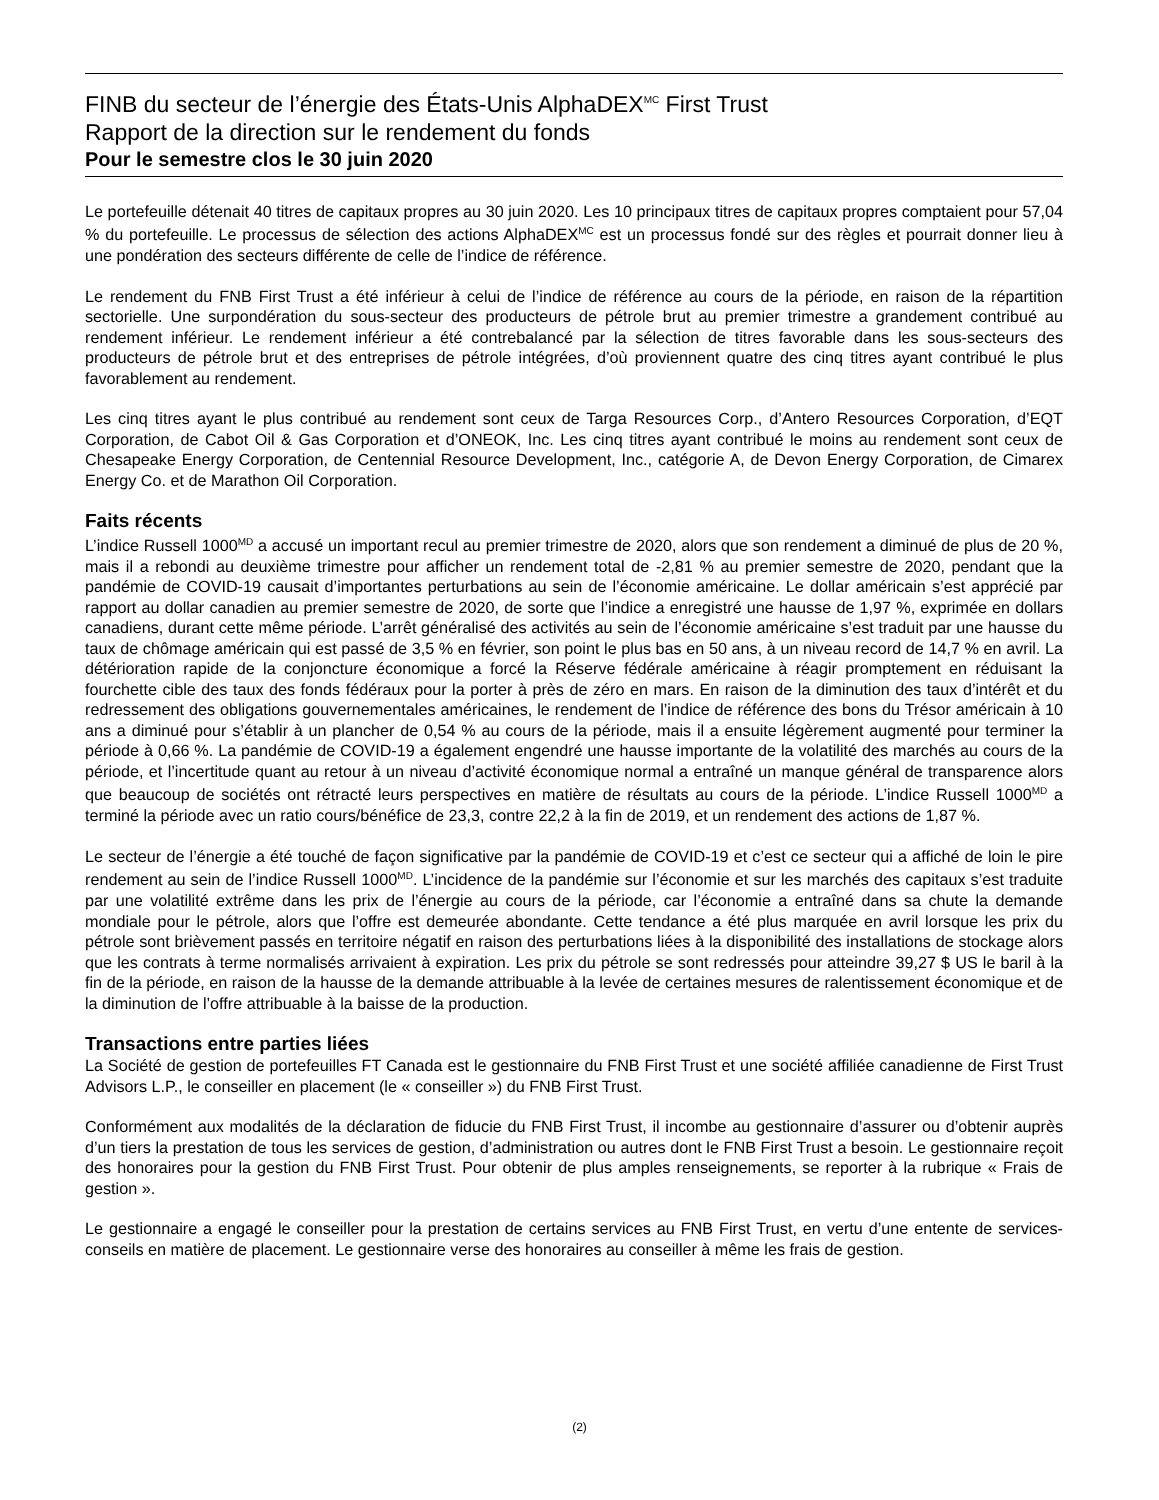FINB du secteur de l’énergie des États-Unis AlphaDEX<sup>MC</sup> First Trust
Rapport de la direction sur le rendement du fonds
Pour le semestre clos le 30 juin 2020
Le portefeuille détenait 40 titres de capitaux propres au 30 juin 2020. Les 10 principaux titres de capitaux propres comptaient pour 57,04 % du portefeuille. Le processus de sélection des actions AlphaDEX<sup>MC</sup> est un processus fondé sur des règles et pourrait donner lieu à une pondération des secteurs différente de celle de l’indice de référence.
Le rendement du FNB First Trust a été inférieur à celui de l’indice de référence au cours de la période, en raison de la répartition sectorielle. Une surpondération du sous-secteur des producteurs de pétrole brut au premier trimestre a grandement contribué au rendement inférieur. Le rendement inférieur a été contrebalancé par la sélection de titres favorable dans les sous-secteurs des producteurs de pétrole brut et des entreprises de pétrole intégrées, d’où proviennent quatre des cinq titres ayant contribué le plus favorablement au rendement.
Les cinq titres ayant le plus contribué au rendement sont ceux de Targa Resources Corp., d’Antero Resources Corporation, d’EQT Corporation, de Cabot Oil & Gas Corporation et d’ONEOK, Inc. Les cinq titres ayant contribué le moins au rendement sont ceux de Chesapeake Energy Corporation, de Centennial Resource Development, Inc., catégorie A, de Devon Energy Corporation, de Cimarex Energy Co. et de Marathon Oil Corporation.
Faits récents
L’indice Russell 1000<sup>MD</sup> a accusé un important recul au premier trimestre de 2020, alors que son rendement a diminué de plus de 20 %, mais il a rebondi au deuxième trimestre pour afficher un rendement total de -2,81 % au premier semestre de 2020, pendant que la pandémie de COVID-19 causait d’importantes perturbations au sein de l’économie américaine. Le dollar américain s’est apprécié par rapport au dollar canadien au premier semestre de 2020, de sorte que l’indice a enregistré une hausse de 1,97 %, exprimée en dollars canadiens, durant cette même période. L’arrêt généralisé des activités au sein de l’économie américaine s’est traduit par une hausse du taux de chômage américain qui est passé de 3,5 % en février, son point le plus bas en 50 ans, à un niveau record de 14,7 % en avril. La détérioration rapide de la conjoncture économique a forcé la Réserve fédérale américaine à réagir promptement en réduisant la fourchette cible des taux des fonds fédéraux pour la porter à près de zéro en mars. En raison de la diminution des taux d’intérêt et du redressement des obligations gouvernementales américaines, le rendement de l’indice de référence des bons du Trésor américain à 10 ans a diminué pour s’établir à un plancher de 0,54 % au cours de la période, mais il a ensuite légèrement augmenté pour terminer la période à 0,66 %. La pandémie de COVID-19 a également engendré une hausse importante de la volatilité des marchés au cours de la période, et l’incertitude quant au retour à un niveau d’activité économique normal a entraîné un manque général de transparence alors que beaucoup de sociétés ont rétracté leurs perspectives en matière de résultats au cours de la période. L’indice Russell 1000<sup>MD</sup> a terminé la période avec un ratio cours/bénéfice de 23,3, contre 22,2 à la fin de 2019, et un rendement des actions de 1,87 %.
Le secteur de l’énergie a été touché de façon significative par la pandémie de COVID-19 et c’est ce secteur qui a affiché de loin le pire rendement au sein de l’indice Russell 1000<sup>MD</sup>. L’incidence de la pandémie sur l’économie et sur les marchés des capitaux s’est traduite par une volatilité extrême dans les prix de l’énergie au cours de la période, car l’économie a entraîné dans sa chute la demande mondiale pour le pétrole, alors que l’offre est demeurée abondante. Cette tendance a été plus marquée en avril lorsque les prix du pétrole sont brièvement passés en territoire négatif en raison des perturbations liées à la disponibilité des installations de stockage alors que les contrats à terme normalisés arrivaient à expiration. Les prix du pétrole se sont redressés pour atteindre 39,27 $ US le baril à la fin de la période, en raison de la hausse de la demande attribuable à la levée de certaines mesures de ralentissement économique et de la diminution de l’offre attribuable à la baisse de la production.
Transactions entre parties liées
La Société de gestion de portefeuilles FT Canada est le gestionnaire du FNB First Trust et une société affiliée canadienne de First Trust Advisors L.P., le conseiller en placement (le « conseiller ») du FNB First Trust.
Conformément aux modalités de la déclaration de fiducie du FNB First Trust, il incombe au gestionnaire d’assurer ou d’obtenir auprès d’un tiers la prestation de tous les services de gestion, d’administration ou autres dont le FNB First Trust a besoin. Le gestionnaire reçoit des honoraires pour la gestion du FNB First Trust. Pour obtenir de plus amples renseignements, se reporter à la rubrique « Frais de gestion ».
Le gestionnaire a engagé le conseiller pour la prestation de certains services au FNB First Trust, en vertu d’une entente de services-conseils en matière de placement. Le gestionnaire verse des honoraires au conseiller à même les frais de gestion.
(2)